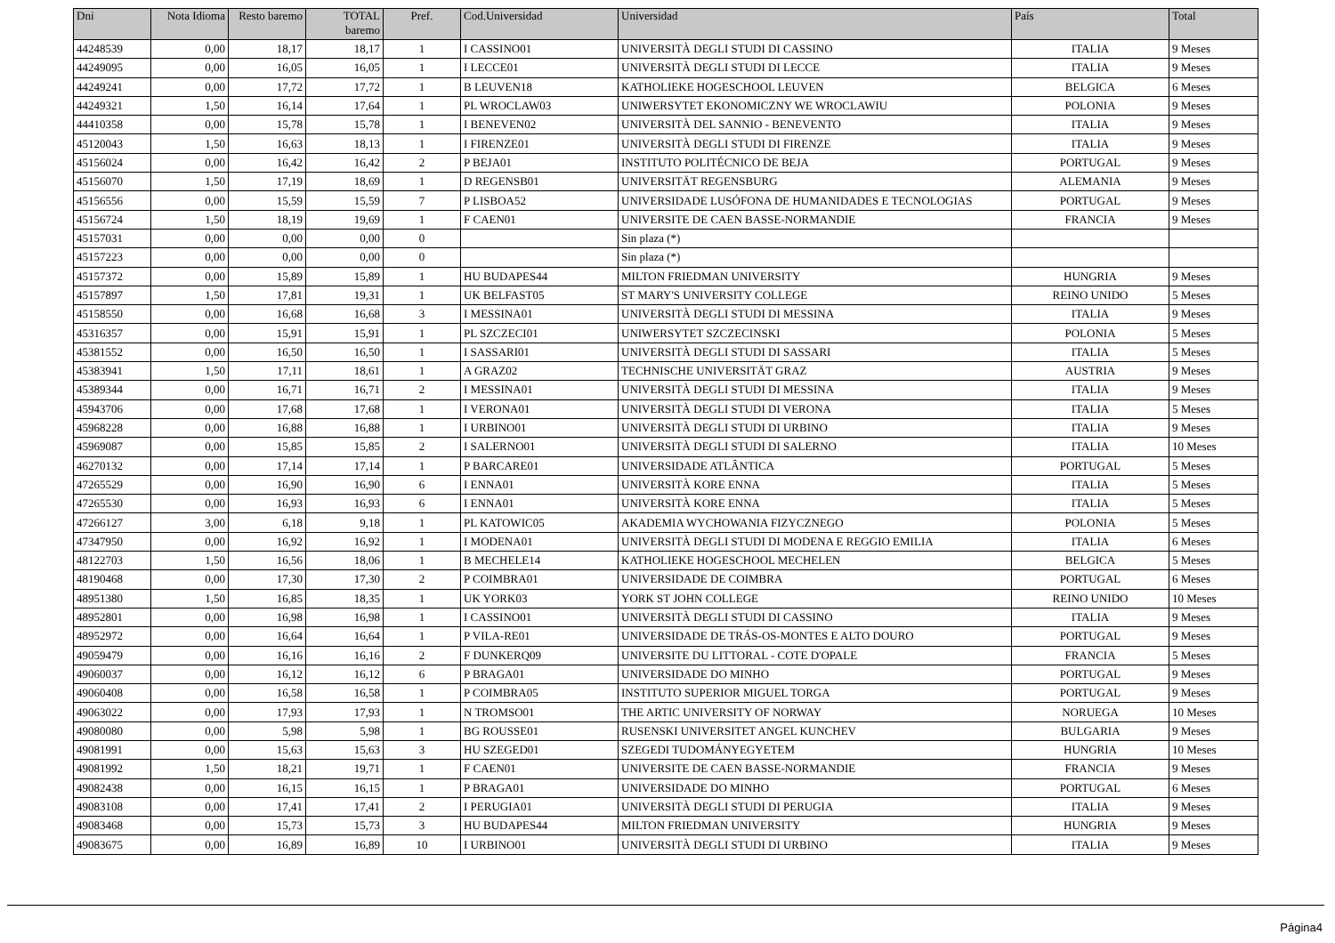| Dni | Nota Idioma | Resto baremo | TOTAL baremo | Pref. | Cod.Universidad | Universidad | País | Total |
| --- | --- | --- | --- | --- | --- | --- | --- | --- |
| 44248539 | 0,00 | 18,17 | 18,17 | 1 | I CASSINO01 | UNIVERSITÀ DEGLI STUDI DI CASSINO | ITALIA | 9 Meses |
| 44249095 | 0,00 | 16,05 | 16,05 | 1 | I LECCE01 | UNIVERSITÀ DEGLI STUDI DI LECCE | ITALIA | 9 Meses |
| 44249241 | 0,00 | 17,72 | 17,72 | 1 | B LEUVEN18 | KATHOLIEKE HOGESCHOOL LEUVEN | BELGICA | 6 Meses |
| 44249321 | 1,50 | 16,14 | 17,64 | 1 | PL WROCLAW03 | UNIWERSYTET EKONOMICZNY WE WROCLAWIU | POLONIA | 9 Meses |
| 44410358 | 0,00 | 15,78 | 15,78 | 1 | I BENEVEN02 | UNIVERSITÀ DEL SANNIO - BENEVENTO | ITALIA | 9 Meses |
| 45120043 | 1,50 | 16,63 | 18,13 | 1 | I FIRENZE01 | UNIVERSITÀ DEGLI STUDI DI FIRENZE | ITALIA | 9 Meses |
| 45156024 | 0,00 | 16,42 | 16,42 | 2 | P BEJA01 | INSTITUTO POLITÉCNICO DE BEJA | PORTUGAL | 9 Meses |
| 45156070 | 1,50 | 17,19 | 18,69 | 1 | D REGENSB01 | UNIVERSITÄT REGENSBURG | ALEMANIA | 9 Meses |
| 45156556 | 0,00 | 15,59 | 15,59 | 7 | P LISBOA52 | UNIVERSIDADE LUSÓFONA DE HUMANIDADES E TECNOLOGIAS | PORTUGAL | 9 Meses |
| 45156724 | 1,50 | 18,19 | 19,69 | 1 | F CAEN01 | UNIVERSITE DE CAEN BASSE-NORMANDIE | FRANCIA | 9 Meses |
| 45157031 | 0,00 | 0,00 | 0,00 | 0 | | Sin plaza (*) | | |
| 45157223 | 0,00 | 0,00 | 0,00 | 0 | | Sin plaza (*) | | |
| 45157372 | 0,00 | 15,89 | 15,89 | 1 | HU BUDAPES44 | MILTON FRIEDMAN UNIVERSITY | HUNGRIA | 9 Meses |
| 45157897 | 1,50 | 17,81 | 19,31 | 1 | UK BELFAST05 | ST MARY'S UNIVERSITY COLLEGE | REINO UNIDO | 5 Meses |
| 45158550 | 0,00 | 16,68 | 16,68 | 3 | I MESSINA01 | UNIVERSITÀ DEGLI STUDI DI MESSINA | ITALIA | 9 Meses |
| 45316357 | 0,00 | 15,91 | 15,91 | 1 | PL SZCZECI01 | UNIWERSYTET SZCZECINSKI | POLONIA | 5 Meses |
| 45381552 | 0,00 | 16,50 | 16,50 | 1 | I SASSARI01 | UNIVERSITÀ DEGLI STUDI DI SASSARI | ITALIA | 5 Meses |
| 45383941 | 1,50 | 17,11 | 18,61 | 1 | A GRAZ02 | TECHNISCHE UNIVERSITÄT GRAZ | AUSTRIA | 9 Meses |
| 45389344 | 0,00 | 16,71 | 16,71 | 2 | I MESSINA01 | UNIVERSITÀ DEGLI STUDI DI MESSINA | ITALIA | 9 Meses |
| 45943706 | 0,00 | 17,68 | 17,68 | 1 | I VERONA01 | UNIVERSITÀ DEGLI STUDI DI VERONA | ITALIA | 5 Meses |
| 45968228 | 0,00 | 16,88 | 16,88 | 1 | I URBINO01 | UNIVERSITÀ DEGLI STUDI DI URBINO | ITALIA | 9 Meses |
| 45969087 | 0,00 | 15,85 | 15,85 | 2 | I SALERNO01 | UNIVERSITÀ DEGLI STUDI DI SALERNO | ITALIA | 10 Meses |
| 46270132 | 0,00 | 17,14 | 17,14 | 1 | P BARCARE01 | UNIVERSIDADE ATLÂNTICA | PORTUGAL | 5 Meses |
| 47265529 | 0,00 | 16,90 | 16,90 | 6 | I ENNA01 | UNIVERSITÀ KORE ENNA | ITALIA | 5 Meses |
| 47265530 | 0,00 | 16,93 | 16,93 | 6 | I ENNA01 | UNIVERSITÀ KORE ENNA | ITALIA | 5 Meses |
| 47266127 | 3,00 | 6,18 | 9,18 | 1 | PL KATOWIC05 | AKADEMIA WYCHOWANIA FIZYCZNEGO | POLONIA | 5 Meses |
| 47347950 | 0,00 | 16,92 | 16,92 | 1 | I MODENA01 | UNIVERSITÀ DEGLI STUDI DI MODENA E REGGIO EMILIA | ITALIA | 6 Meses |
| 48122703 | 1,50 | 16,56 | 18,06 | 1 | B MECHELE14 | KATHOLIEKE HOGESCHOOL MECHELEN | BELGICA | 5 Meses |
| 48190468 | 0,00 | 17,30 | 17,30 | 2 | P COIMBRA01 | UNIVERSIDADE DE COIMBRA | PORTUGAL | 6 Meses |
| 48951380 | 1,50 | 16,85 | 18,35 | 1 | UK YORK03 | YORK ST JOHN COLLEGE | REINO UNIDO | 10 Meses |
| 48952801 | 0,00 | 16,98 | 16,98 | 1 | I CASSINO01 | UNIVERSITÀ DEGLI STUDI DI CASSINO | ITALIA | 9 Meses |
| 48952972 | 0,00 | 16,64 | 16,64 | 1 | P VILA-RE01 | UNIVERSIDADE DE TRÁS-OS-MONTES E ALTO DOURO | PORTUGAL | 9 Meses |
| 49059479 | 0,00 | 16,16 | 16,16 | 2 | F DUNKERQ09 | UNIVERSITE DU LITTORAL - COTE D'OPALE | FRANCIA | 5 Meses |
| 49060037 | 0,00 | 16,12 | 16,12 | 6 | P BRAGA01 | UNIVERSIDADE DO MINHO | PORTUGAL | 9 Meses |
| 49060408 | 0,00 | 16,58 | 16,58 | 1 | P COIMBRA05 | INSTITUTO SUPERIOR MIGUEL TORGA | PORTUGAL | 9 Meses |
| 49063022 | 0,00 | 17,93 | 17,93 | 1 | N TROMSO01 | THE ARTIC UNIVERSITY OF NORWAY | NORUEGA | 10 Meses |
| 49080080 | 0,00 | 5,98 | 5,98 | 1 | BG ROUSSE01 | RUSENSKI UNIVERSITET ANGEL KUNCHEV | BULGARIA | 9 Meses |
| 49081991 | 0,00 | 15,63 | 15,63 | 3 | HU SZEGED01 | SZEGEDI TUDOMÁNYEGYETEM | HUNGRIA | 10 Meses |
| 49081992 | 1,50 | 18,21 | 19,71 | 1 | F CAEN01 | UNIVERSITE DE CAEN BASSE-NORMANDIE | FRANCIA | 9 Meses |
| 49082438 | 0,00 | 16,15 | 16,15 | 1 | P BRAGA01 | UNIVERSIDADE DO MINHO | PORTUGAL | 6 Meses |
| 49083108 | 0,00 | 17,41 | 17,41 | 2 | I PERUGIA01 | UNIVERSITÀ DEGLI STUDI DI PERUGIA | ITALIA | 9 Meses |
| 49083468 | 0,00 | 15,73 | 15,73 | 3 | HU BUDAPES44 | MILTON FRIEDMAN UNIVERSITY | HUNGRIA | 9 Meses |
| 49083675 | 0,00 | 16,89 | 16,89 | 10 | I URBINO01 | UNIVERSITÀ DEGLI STUDI DI URBINO | ITALIA | 9 Meses |
Página4